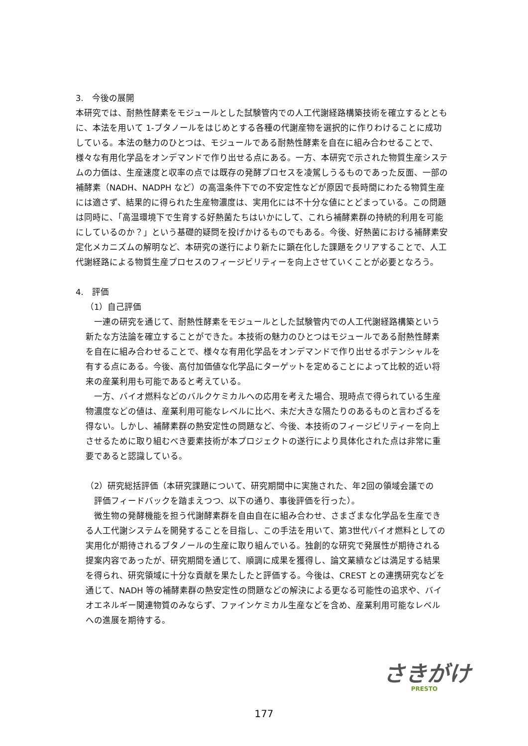3.　今後の展開
本研究では、耐熱性酵素をモジュールとした試験管内での人工代謝経路構築技術を確立するとともに、本法を用いて 1-ブタノールをはじめとする各種の代謝産物を選択的に作りわけることに成功している。本法の魅力のひとつは、モジュールである耐熱性酵素を自在に組み合わせることで、様々な有用化学品をオンデマンドで作り出せる点にある。一方、本研究で示された物質生産システムの力価は、生産速度と収率の点では既存の発酵プロセスを凌駕しうるものであった反面、一部の補酵素（NADH、NADPH など）の高温条件下での不安定性などが原因で長時間にわたる物質生産には適さず、結果的に得られた生産物濃度は、実用化には不十分な値にとどまっている。この問題は同時に、「高温環境下で生育する好熱菌たちはいかにして、これら補酵素群の持続的利用を可能にしているのか？」という基礎的疑問を投げかけるものでもある。今後、好熱菌における補酵素安定化メカニズムの解明など、本研究の遂行により新たに顕在化した課題をクリアすることで、人工代謝経路による物質生産プロセスのフィージビリティーを向上させていくことが必要となろう。
4.　評価
（1）自己評価
　一連の研究を通じて、耐熱性酵素をモジュールとした試験管内での人工代謝経路構築という新たな方法論を確立することができた。本技術の魅力のひとつはモジュールである耐熱性酵素を自在に組み合わせることで、様々な有用化学品をオンデマンドで作り出せるポテンシャルを有する点にある。今後、高付加価値な化学品にターゲットを定めることによって比較的近い将来の産業利用も可能であると考えている。
　一方、バイオ燃料などのバルクケミカルへの応用を考えた場合、現時点で得られている生産物濃度などの値は、産業利用可能なレベルに比べ、未だ大きな隔たりのあるものと言わざるを得ない。しかし、補酵素群の熱安定性の問題など、今後、本技術のフィージビリティーを向上させるために取り組むべき要素技術が本プロジェクトの遂行により具体化された点は非常に重要であると認識している。
（2）研究総括評価（本研究課題について、研究期間中に実施された、年2回の領域会議での
　評価フィードバックを踏まえつつ、以下の通り、事後評価を行った）。
　微生物の発酵機能を担う代謝酵素群を自由自在に組み合わせ、さまざまな化学品を生産できる人工代謝システムを開発することを目指し、この手法を用いて、第3世代バイオ燃料としての実用化が期待されるブタノールの生産に取り組んでいる。独創的な研究で発展性が期待される提案内容であったが、研究期間を通じて、順調に成果を獲得し、論文業績などは満足する結果を得られ、研究領域に十分な貢献を果たしたと評価する。今後は、CREST との連携研究などを通じて、NADH 等の補酵素群の熱安定性の問題などの解決による更なる可能性の追求や、バイオエネルギー関連物質のみならず、ファインケミカル生産などを含め、産業利用可能なレベルへの進展を期待する。
さきがけ
PRESTO
177